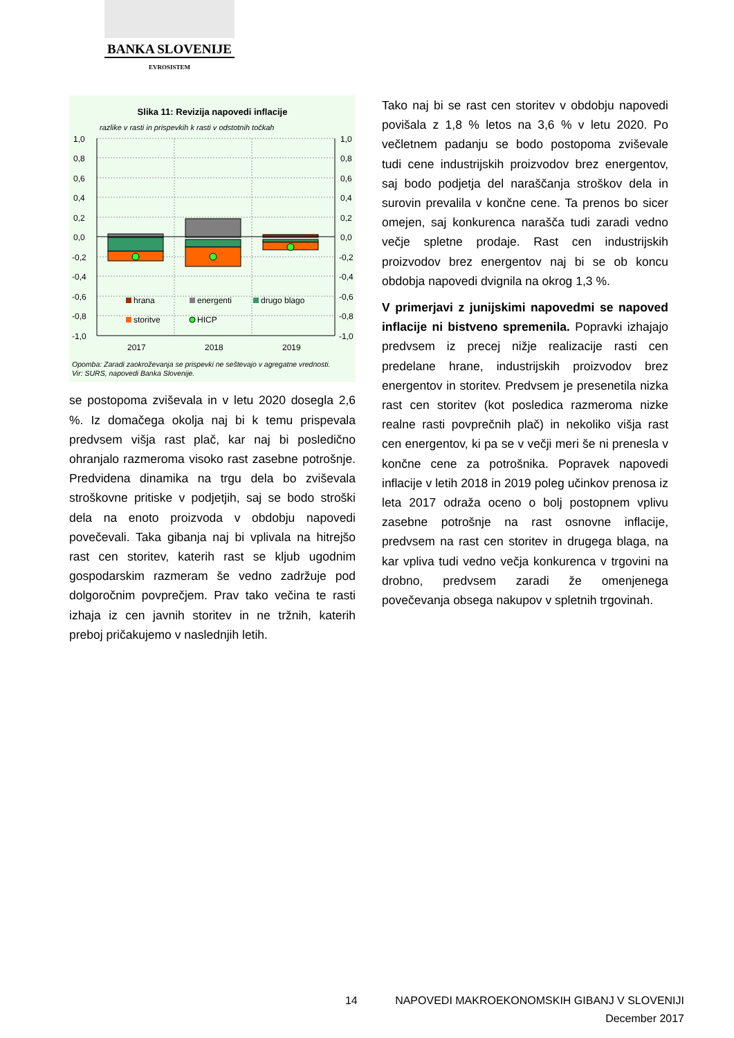BANKA SLOVENIJE
EVROSISTEM
Slika 11: Revizija napovedi inflacije
razlike v rasti in prispevkih k rasti v odstotnih točkah
1,0
0,8
0,6
0,4
0,2
0,0
-0,2
-0,4
-0,6
-0,8
-1,0
1,0
0,8
0,6
0,4
0,2
0,0
-0,2
-0,4
-0,6
-0,8
-1,0
hrana
energenti
drugo blago
storitve
HICP
2017
2018
2019
Opomba: Zaradi zaokroževanja se prispevki ne seštevajo v agregatne vrednosti.
Vir: SURS, napovedi Banka Slovenije.
se postopoma zviševala in v letu 2020 dosegla 2,6 %. Iz domačega okolja naj bi k temu prispevala predvsem višja rast plač, kar naj bi posledično ohranjalo razmeroma visoko rast zasebne potrošnje. Predvidena dinamika na trgu dela bo zviševala stroškovne pritiske v podjetjih, saj se bodo stroški dela na enoto proizvoda v obdobju napovedi povečevali. Taka gibanja naj bi vplivala na hitrejšo rast cen storitev, katerih rast se kljub ugodnim gospodarskim razmeram še vedno zadržuje pod dolgoročnim povprečjem. Prav tako večina te rasti izhaja iz cen javnih storitev in ne tržnih, katerih preboj pričakujemo v naslednjih letih.
Tako naj bi se rast cen storitev v obdobju napovedi povišala z 1,8 % letos na 3,6 % v letu 2020. Po večletnem padanju se bodo postopoma zviševale tudi cene industrijskih proizvodov brez energentov, saj bodo podjetja del naraščanja stroškov dela in surovin prevalila v končne cene. Ta prenos bo sicer omejen, saj konkurenca narašča tudi zaradi vedno večje spletne prodaje. Rast cen industrijskih proizvodov brez energentov naj bi se ob koncu obdobja napovedi dvignila na okrog 1,3 %.
V primerjavi z junijskimi napovedmi se napoved inflacije ni bistveno spremenila. Popravki izhajajo predvsem iz precej nižje realizacije rasti cen predelane hrane, industrijskih proizvodov brez energentov in storitev. Predvsem je presenetila nizka rast cen storitev (kot posledica razmeroma nizke realne rasti povprečnih plač) in nekoliko višja rast cen energentov, ki pa se v večji meri še ni prenesla v končne cene za potrošnika. Popravek napovedi inflacije v letih 2018 in 2019 poleg učinkov prenosa iz leta 2017 odraža oceno o bolj postopnem vplivu zasebne potrošnje na rast osnovne inflacije, predvsem na rast cen storitev in drugega blaga, na kar vpliva tudi vedno večja konkurenca v trgovini na drobno, predvsem zaradi že omenjenega povečevanja obsega nakupov v spletnih trgovinah.
14 NAPOVEDI MAKROEKONOMSKIH GIBANJ V SLOVENIJI
December 2017